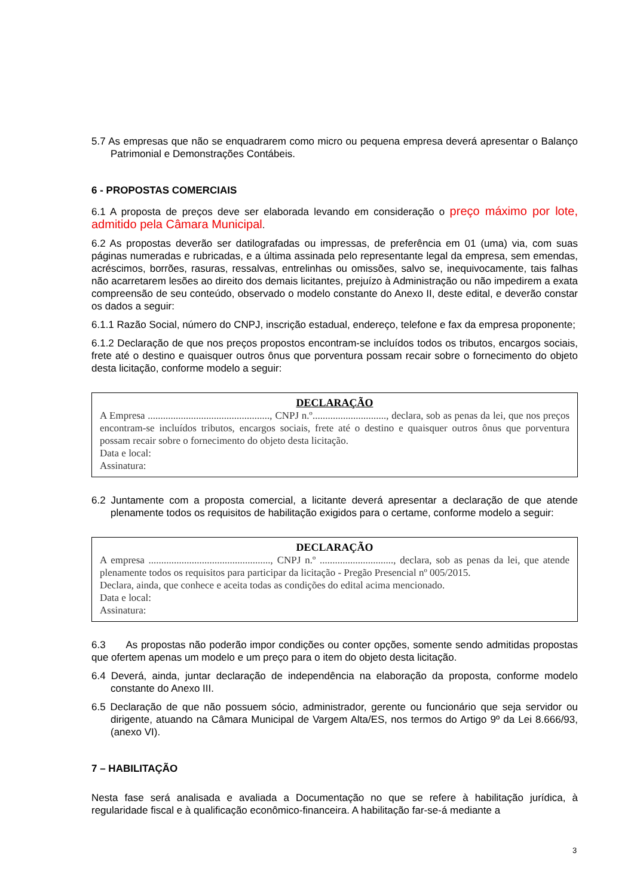5.7 As empresas que não se enquadrarem como micro ou pequena empresa deverá apresentar o Balanço Patrimonial e Demonstrações Contábeis.
6 - PROPOSTAS COMERCIAIS
6.1 A proposta de preços deve ser elaborada levando em consideração o preço máximo por lote, admitido pela Câmara Municipal.
6.2 As propostas deverão ser datilografadas ou impressas, de preferência em 01 (uma) via, com suas páginas numeradas e rubricadas, e a última assinada pelo representante legal da empresa, sem emendas, acréscimos, borrões, rasuras, ressalvas, entrelinhas ou omissões, salvo se, inequivocamente, tais falhas não acarretarem lesões ao direito dos demais licitantes, prejuízo à Administração ou não impedirem a exata compreensão de seu conteúdo, observado o modelo constante do Anexo II, deste edital, e deverão constar os dados a seguir:
6.1.1 Razão Social, número do CNPJ, inscrição estadual, endereço, telefone e fax da empresa proponente;
6.1.2 Declaração de que nos preços propostos encontram-se incluídos todos os tributos, encargos sociais, frete até o destino e quaisquer outros ônus que porventura possam recair sobre o fornecimento do objeto desta licitação, conforme modelo a seguir:
DECLARAÇÃO
A Empresa ................................................, CNPJ n.º............................., declara, sob as penas da lei, que nos preços encontram-se incluídos tributos, encargos sociais, frete até o destino e quaisquer outros ônus que porventura possam recair sobre o fornecimento do objeto desta licitação.
Data e local:
Assinatura:
6.2 Juntamente com a proposta comercial, a licitante deverá apresentar a declaração de que atende plenamente todos os requisitos de habilitação exigidos para o certame, conforme modelo a seguir:
DECLARAÇÃO
A empresa ................................................, CNPJ n.º ............................., declara, sob as penas da lei, que atende plenamente todos os requisitos para participar da licitação - Pregão Presencial nº 005/2015.
Declara, ainda, que conhece e aceita todas as condições do edital acima mencionado.
Data e local:
Assinatura:
6.3 As propostas não poderão impor condições ou conter opções, somente sendo admitidas propostas que ofertem apenas um modelo e um preço para o item do objeto desta licitação.
6.4 Deverá, ainda, juntar declaração de independência na elaboração da proposta, conforme modelo constante do Anexo III.
6.5 Declaração de que não possuem sócio, administrador, gerente ou funcionário que seja servidor ou dirigente, atuando na Câmara Municipal de Vargem Alta/ES, nos termos do Artigo 9º da Lei 8.666/93, (anexo VI).
7 – HABILITAÇÃO
Nesta fase será analisada e avaliada a Documentação no que se refere à habilitação jurídica, à regularidade fiscal e à qualificação econômico-financeira. A habilitação far-se-á mediante a
3